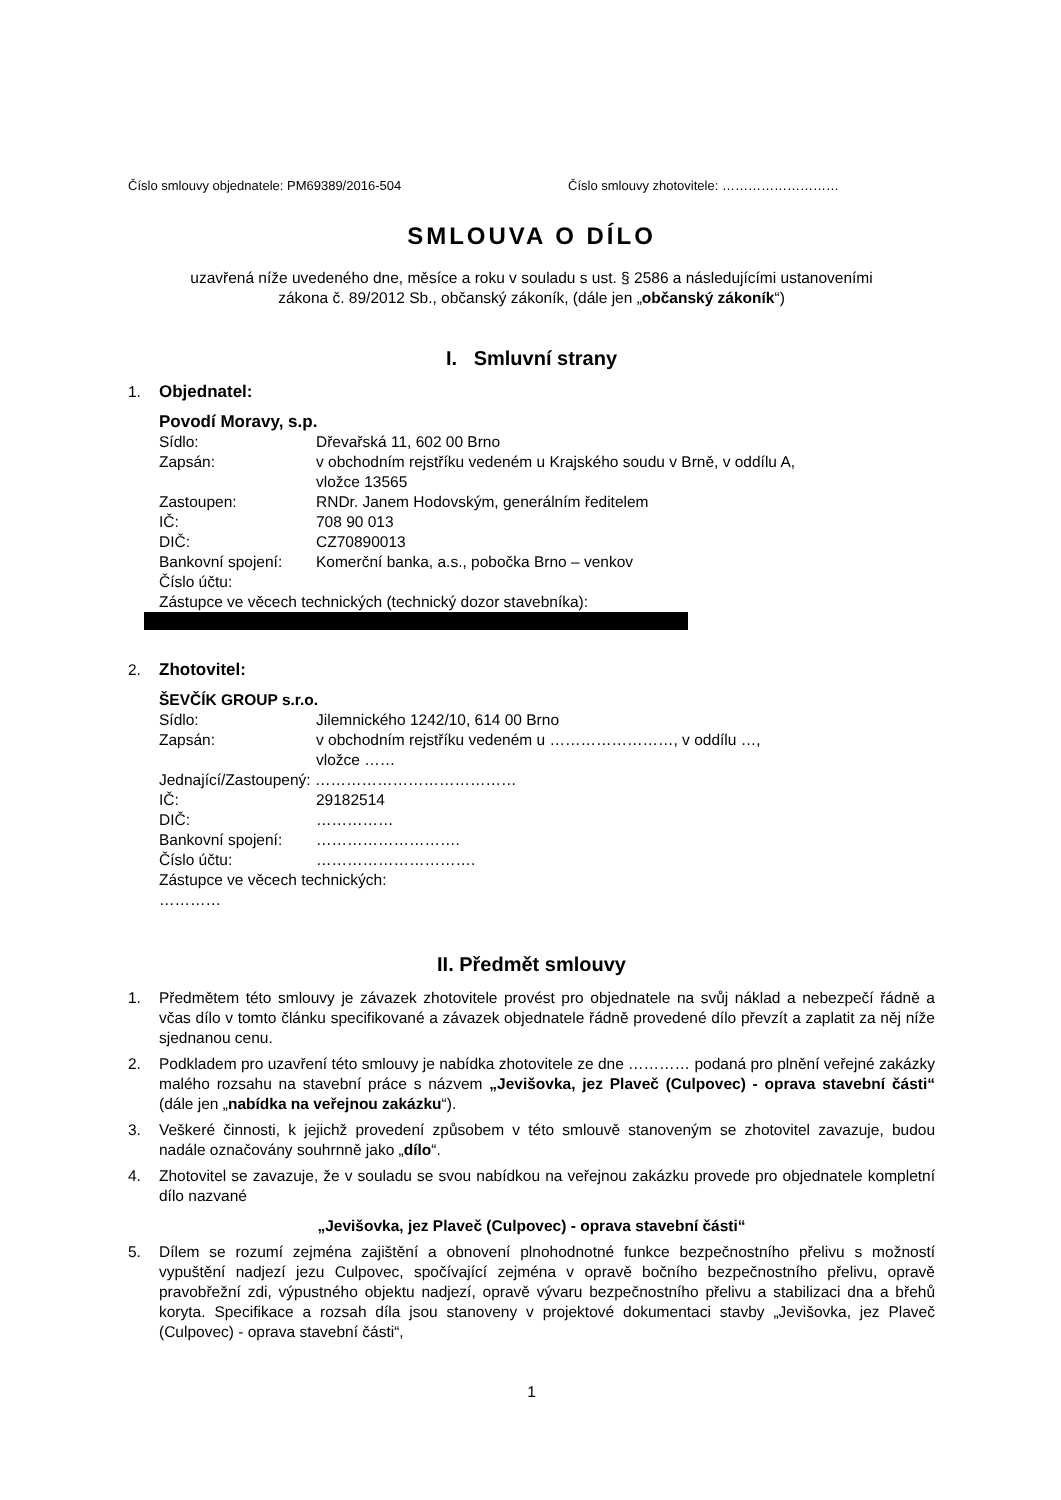Číslo smlouvy objednatele: PM69389/2016-504 Číslo smlouvy zhotovitele: ………………………
SMLOUVA O DÍLO
uzavřená níže uvedeného dne, měsíce a roku v souladu s ust. § 2586 a následujícími ustanoveními
zákona č. 89/2012 Sb., občanský zákoník, (dále jen „občanský zákoník“)
I. Smluvní strany
1. Objednatel:
Povodí Moravy, s.p.
Sídlo: Dřevařská 11, 602 00 Brno
Zapsán: v obchodním rejstříku vedeném u Krajského soudu v Brně, v oddílu A,
vložce 13565
Zastoupen: RNDr. Janem Hodovským, generálním ředitelem
IČ: 708 90 013
DIČ: CZ70890013
Bankovní spojení: Komerční banka, a.s., pobočka Brno – venkov
Číslo účtu:
Zástupce ve věcech technických (technický dozor stavebníka):
2. Zhotovitel:
ŠEVČÍK GROUP s.r.o.
Sídlo: Jilemnického 1242/10, 614 00 Brno
Zapsán: v obchodním rejstříku vedeném u ……………………, v oddílu …,
vložce ……
Jednající/Zastoupený: …………………………………
IČ: 29182514
DIČ: ……………
Bankovní spojení: ……………………….
Číslo účtu: ………………………….
Zástupce ve věcech technických:
…………
II. Předmět smlouvy
1. Předmětem této smlouvy je závazek zhotovitele provést pro objednatele na svůj náklad a nebezpečí řádně a včas dílo v tomto článku specifikované a závazek objednatele řádně provedené dílo převzít a zaplatit za něj níže sjednanou cenu.
2. Podkladem pro uzavření této smlouvy je nabídka zhotovitele ze dne ………… podaná pro plnění veřejné zakázky malého rozsahu na stavební práce s názvem „Jevišovka, jez Plaveč (Culpovec) - oprava stavební části“ (dále jen „nabídka na veřejnou zakázku“).
3. Veškeré činnosti, k jejichž provedení způsobem v této smlouvě stanoveným se zhotovitel zavazuje, budou nadále označovány souhrnně jako „dílo“.
4. Zhotovitel se zavazuje, že v souladu se svou nabídkou na veřejnou zakázku provede pro objednatele kompletní dílo nazvané
„Jevišovka, jez Plaveč (Culpovec) - oprava stavební části“
5. Dílem se rozumí zejména zajištění a obnovení plnohodnotné funkce bezpečnostního přelivu s možností vypuštění nadjezí jezu Culpovec, spočívající zejména v opravě bočního bezpečnostního přelivu, opravě pravobřežní zdi, výpustného objektu nadjezí, opravě vývaru bezpečnostního přelivu a stabilizaci dna a břehů koryta. Specifikace a rozsah díla jsou stanoveny v projektové dokumentaci stavby „Jevišovka, jez Plaveč (Culpovec) - oprava stavební části“,
1